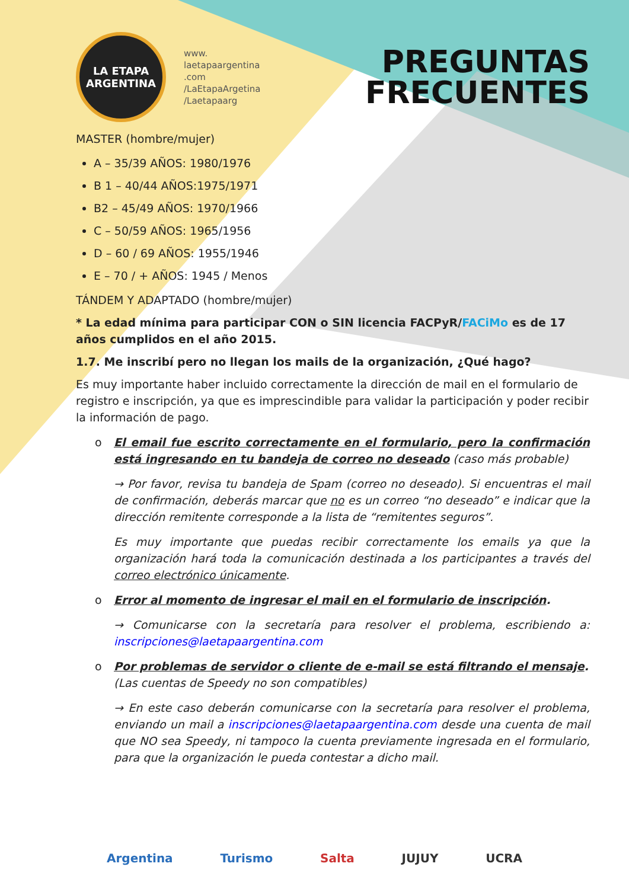LA ETAPA
ARGENTINA
www.
laetapaargentina
.com
/LaEtapaArgetina
/Laetapaarg
PREGUNTAS
FRECUENTES
MASTER (hombre/mujer)
A – 35/39 AÑOS: 1980/1976
B 1 – 40/44 AÑOS:1975/1971
B2 – 45/49 AÑOS: 1970/1966
C – 50/59 AÑOS: 1965/1956
D – 60 / 69 AÑOS: 1955/1946
E – 70 / + AÑOS: 1945 / Menos
TÁNDEM Y ADAPTADO (hombre/mujer)
* La edad mínima para participar CON o SIN licencia FACPyR/FACiMo es de 17 años cumplidos en el año 2015.
1.7. Me inscribí pero no llegan los mails de la organización, ¿Qué hago?
Es muy importante haber incluido correctamente la dirección de mail en el formulario de registro e inscripción, ya que es imprescindible para validar la participación y poder recibir la información de pago.
o El email fue escrito correctamente en el formulario, pero la confirmación está ingresando en tu bandeja de correo no deseado (caso más probable)
→ Por favor, revisa tu bandeja de Spam (correo no deseado). Si encuentras el mail de confirmación, deberás marcar que no es un correo “no deseado” e indicar que la dirección remitente corresponde a la lista de “remitentes seguros”.
Es muy importante que puedas recibir correctamente los emails ya que la organización hará toda la comunicación destinada a los participantes a través del correo electrónico únicamente.
o Error al momento de ingresar el mail en el formulario de inscripción.
→ Comunicarse con la secretaría para resolver el problema, escribiendo a: inscripciones@laetapaargentina.com
o Por problemas de servidor o cliente de e-mail se está filtrando el mensaje.
(Las cuentas de Speedy no son compatibles)
→ En este caso deberán comunicarse con la secretaría para resolver el problema, enviando un mail a inscripciones@laetapaargentina.com desde una cuenta de mail que NO sea Speedy, ni tampoco la cuenta previamente ingresada en el formulario, para que la organización le pueda contestar a dicho mail.
Argentina Turismo Salta JUJUY UCRA